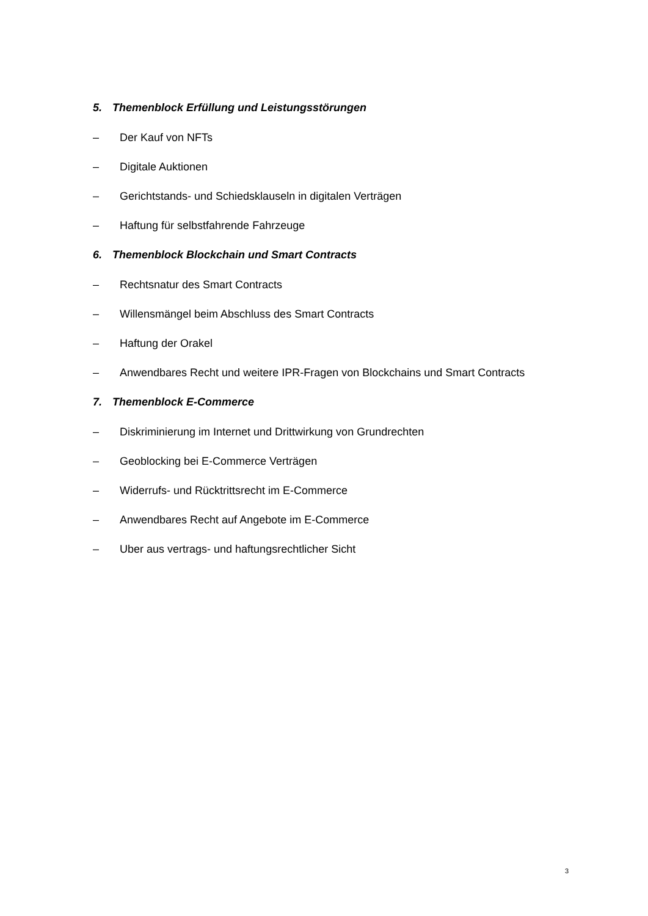5. Themenblock Erfüllung und Leistungsstörungen
– Der Kauf von NFTs
– Digitale Auktionen
– Gerichtstands- und Schiedsklauseln in digitalen Verträgen
– Haftung für selbstfahrende Fahrzeuge
6. Themenblock Blockchain und Smart Contracts
– Rechtsnatur des Smart Contracts
– Willensmängel beim Abschluss des Smart Contracts
– Haftung der Orakel
– Anwendbares Recht und weitere IPR-Fragen von Blockchains und Smart Contracts
7. Themenblock E-Commerce
– Diskriminierung im Internet und Drittwirkung von Grundrechten
– Geoblocking bei E-Commerce Verträgen
– Widerrufs- und Rücktrittsrecht im E-Commerce
– Anwendbares Recht auf Angebote im E-Commerce
– Uber aus vertrags- und haftungsrechtlicher Sicht
3